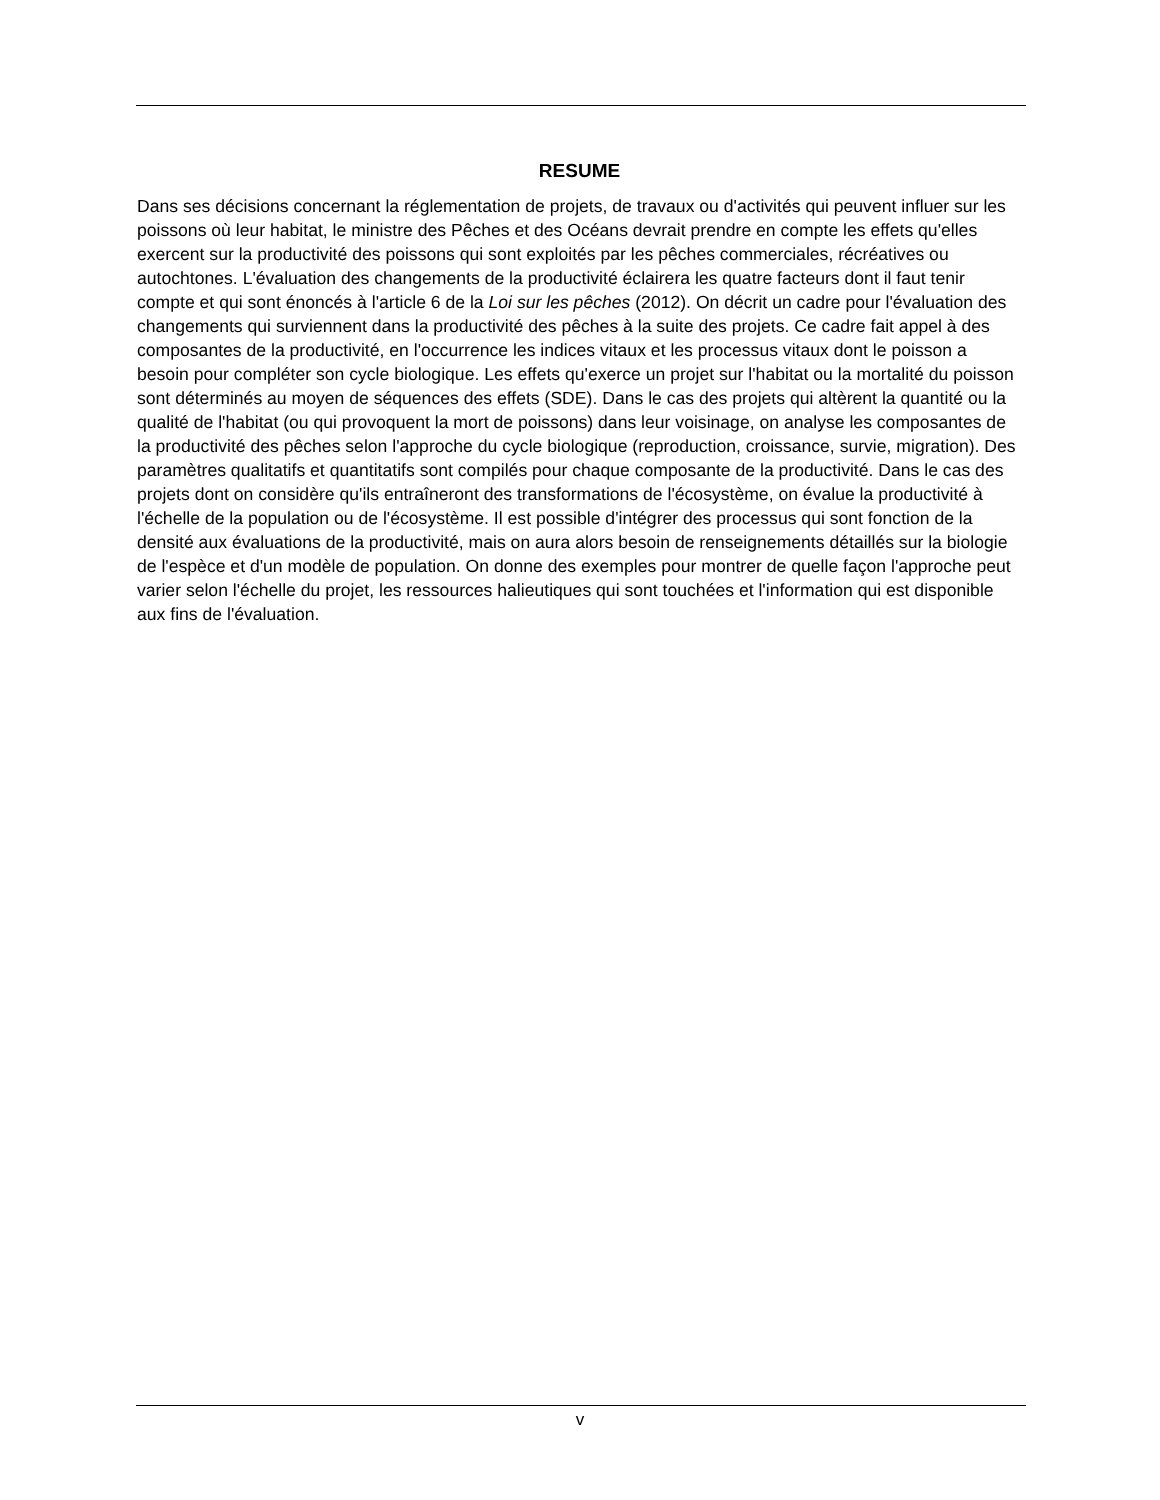RESUME
Dans ses décisions concernant la réglementation de projets, de travaux ou d'activités qui peuvent influer sur les poissons où leur habitat, le ministre des Pêches et des Océans devrait prendre en compte les effets qu'elles exercent sur la productivité des poissons qui sont exploités par les pêches commerciales, récréatives ou autochtones. L'évaluation des changements de la productivité éclairera les quatre facteurs dont il faut tenir compte et qui sont énoncés à l'article 6 de la Loi sur les pêches (2012). On décrit un cadre pour l'évaluation des changements qui surviennent dans la productivité des pêches à la suite des projets. Ce cadre fait appel à des composantes de la productivité, en l'occurrence les indices vitaux et les processus vitaux dont le poisson a besoin pour compléter son cycle biologique. Les effets qu'exerce un projet sur l'habitat ou la mortalité du poisson sont déterminés au moyen de séquences des effets (SDE). Dans le cas des projets qui altèrent la quantité ou la qualité de l'habitat (ou qui provoquent la mort de poissons) dans leur voisinage, on analyse les composantes de la productivité des pêches selon l'approche du cycle biologique (reproduction, croissance, survie, migration). Des paramètres qualitatifs et quantitatifs sont compilés pour chaque composante de la productivité. Dans le cas des projets dont on considère qu'ils entraîneront des transformations de l'écosystème, on évalue la productivité à l'échelle de la population ou de l'écosystème. Il est possible d'intégrer des processus qui sont fonction de la densité aux évaluations de la productivité, mais on aura alors besoin de renseignements détaillés sur la biologie de l'espèce et d'un modèle de population. On donne des exemples pour montrer de quelle façon l'approche peut varier selon l'échelle du projet, les ressources halieutiques qui sont touchées et l'information qui est disponible aux fins de l'évaluation.
v